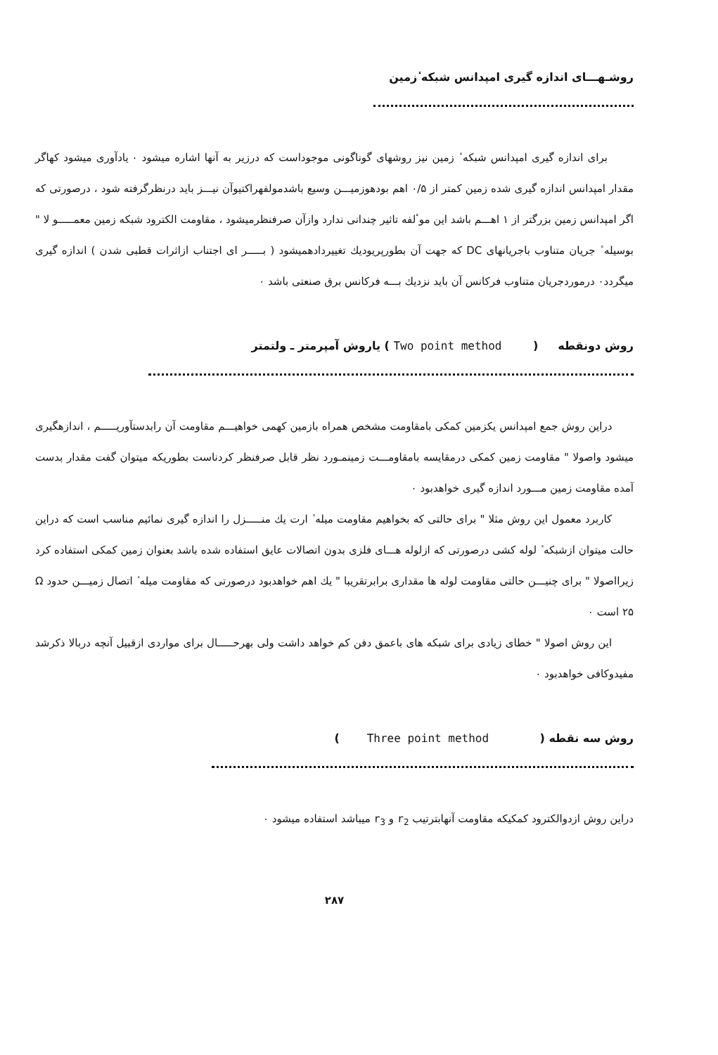روشـهـــای اندازه گیری امپدانس شبکه ٔزمین
برای اندازه گیری امپدانس شبکه ٔ زمین نیز روشهای گوناگونی موجوداست که درزیر به آنها اشاره میشود ۰ یادآوری میشود کهاگر مقدار امپدانس اندازه گیری شده زمین کمتر از ۰/۵ اهم بودهوزمیـــن وسیع باشدمولفهراکتیوآن نیـــز باید درنظرگرفته شود ، درصورتی که اگر امپدانس زمین بزرگتر از ۱ اهـــم باشد این موٴلفه تاثیر چندانی ندارد وازآن صرفنظرمیشود ، مقاومت الکترود شبکه زمین معمـــــو لا " بوسیله ٔ جریان متناوب باجریانهای DC که جهت آن بطورپریودیك تغییردادهمیشود ( بـــــر ای اجتناب ازاثرات قطبی شدن ) اندازه گیری میگردد۰ درموردجریان متناوب فرکانس آن باید نزدیك بـــه فرکانس برق صنعتی باشد ۰
روش دونقطه ( Two point method ) یاروش آمپرمتر ـ ولتمتر
دراین روش جمع امپدانس یكزمین کمکی بامقاومت مشخص همراه بازمین کهمی خواهیـــم مقاومت آن رابدستآوریـــــم ، اندازهگیری میشود واصولا " مقاومت زمین کمکی درمقایسه بامقاومـــت زمینمـورد نظر قابل صرفنظر کردناست بطوریکه میتوان گفت مقدار بدست آمده مقاومت زمین مـــورد اندازه گیری خواهدبود ۰
کاربرد معمول این روش مثلا " برای حالتی که بخواهیم مقاومت میله ٔ ارت یك منـــــزل را اندازه گیری نمائیم مناسب است که دراین حالت میتوان ازشبکه ٔ لوله کشی درصورتی که ازلوله هـــای فلزی بدون اتصالات عایق استفاده شده باشد بعنوان زمین کمکی استفاده کرد زیرااصولا " برای چنیـــن حالتی مقاومت لوله ها مقداری برابرتقریبا " یك اهم خواهدبود درصورتی که مقاومت میله ٔ اتصال زمیـــن حدود Ω ۲۵ است ۰
این روش اصولا " خطای زیادی برای شبکه های باعمق دفن کم خواهد داشت ولی بهرحـــــال برای مواردی ازقبیل آنچه دربالا ذکرشد مفیدوکافی خواهدبود ۰
روش سه نقطه ( Three point method )
دراین روش ازدوالکترود کمکیکه مقاومت آنهابترتیب r<sub>2</sub> و r<sub>3</sub> میباشد استفاده میشود ۰
۲۸۷